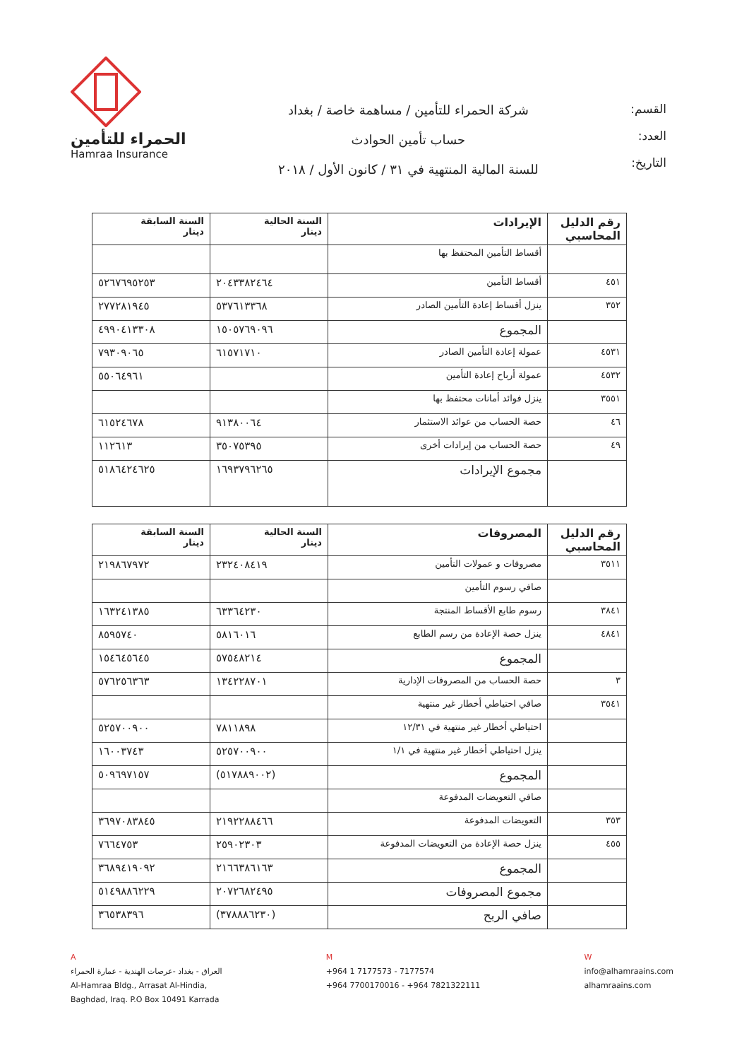القسم:
العدد:
التاريخ:
شركة الحمراء للتأمين / مساهمة خاصة / بغداد
حساب تأمين الحوادث
للسنة المالية المنتهية في ٣١ / كانون الأول / ٢٠١٨
الحمراء للتأمين
Hamraa Insurance
| رقم الدليل المحاسبي | الإيرادات | السنة الحالية دينار | السنة السابقة دينار |
| --- | --- | --- | --- |
| | أقساط التأمين المحتفظ بها | | |
| ٤٥١ | أقساط التأمين | ٢٠٤٣٣٨٢٤٦٤ | ٥٢٦٧٦٩٥٢٥٣ |
| ٣٥٢ | ينزل أقساط إعادة التأمين الصادر | ٥٣٧٦١٣٣٦٨ | ٢٧٧٢٨١٩٤٥ |
| | المجموع | ١٥٠٥٧٦٩٠٩٦ | ٤٩٩٠٤١٣٣٠٨ |
| ٤٥٣١ | عمولة إعادة التأمين الصادر | ٦١٥٧١٧١٠ | ٧٩٣٠٩٠٦٥ |
| ٤٥٣٢ | عمولة أرباح إعادة التأمين | | ٥٥٠٦٤٩٦١ |
| ٣٥٥١ | ينزل فوائد أمانات محتفظ بها | | |
| ٤٦ | حصة الحساب من عوائد الاستثمار | ٩١٣٨٠٠٦٤ | ٦١٥٢٤٦٧٨ |
| ٤٩ | حصة الحساب من إيرادات أخرى | ٣٥٠٧٥٣٩٥ | ١١٢٦١٣ |
| | مجموع الإيرادات | ١٦٩٣٧٩٦٢٦٥ | ٥١٨٦٤٢٤٦٢٥ |
| رقم الدليل المحاسبي | المصروفات | السنة الحالية دينار | السنة السابقة دينار |
| --- | --- | --- | --- |
| ٣٥١١ | مصروفات و عمولات التأمين | ٢٣٢٤٠٨٤١٩ | ٢١٩٨٦٧٩٧٢ |
| | صافي رسوم التأمين | | |
| ٣٨٤١ | رسوم طابع الأقساط المنتجة | ٦٣٣٦٤٢٣٠ | ١٦٣٢٤١٣٨٥ |
| ٤٨٤١ | ينزل حصة الإعادة من رسم الطابع | ٥٨١٦٠١٦ | ٨٥٩٥٧٤٠ |
| | المجموع | ٥٧٥٤٨٢١٤ | ١٥٤٦٤٥٦٤٥ |
| ٣ | حصة الحساب من المصروفات الإدارية | ١٣٤٢٢٨٧٠١ | ٥٧٦٢٥٦٣٦٣ |
| ٣٥٤١ | صافي احتياطي أخطار غير منتهية | | |
| | احتياطي أخطار غير منتهية في ١٢/٣١ | ٧٨١١٨٩٨ | ٥٢٥٧٠٠٩٠٠ |
| | ينزل احتياطي أخطار غير منتهية في ١/١ | ٥٢٥٧٠٠٩٠٠ | ١٦٠٠٣٧٤٣ |
| | المجموع | (٥١٧٨٨٩٠٠٢) | ٥٠٩٦٩٧١٥٧ |
| | صافي التعويضات المدفوعة | | |
| ٣٥٣ | التعويضات المدفوعة | ٢١٩٢٢٨٨٤٦٦ | ٣٦٩٧٠٨٣٨٤٥ |
| ٤٥٥ | ينزل حصة الإعادة من التعويضات المدفوعة | ٢٥٩٠٢٣٠٣ | ٧٦٦٤٧٥٣ |
| | المجموع | ٢١٦٦٣٨٦١٦٣ | ٣٦٨٩٤١٩٠٩٢ |
| | مجموع المصروفات | ٢٠٧٢٦٨٢٤٩٥ | ٥١٤٩٨٨٦٢٢٩ |
| | صافي الربح | (٣٧٨٨٨٦٢٣٠) | ٣٦٥٣٨٣٩٦ |
A
العراق - بغداد -عرصات الهندية - عمارة الحمراء
Al-Hamraa Bldg., Arrasat Al-Hindia,
Baghdad, Iraq. P.O Box 10491 Karrada
M
+964 1 7177573 - 7177574
+964 7700170016 - +964 7821322111
W
info@alhamraains.com
alhamraains.com